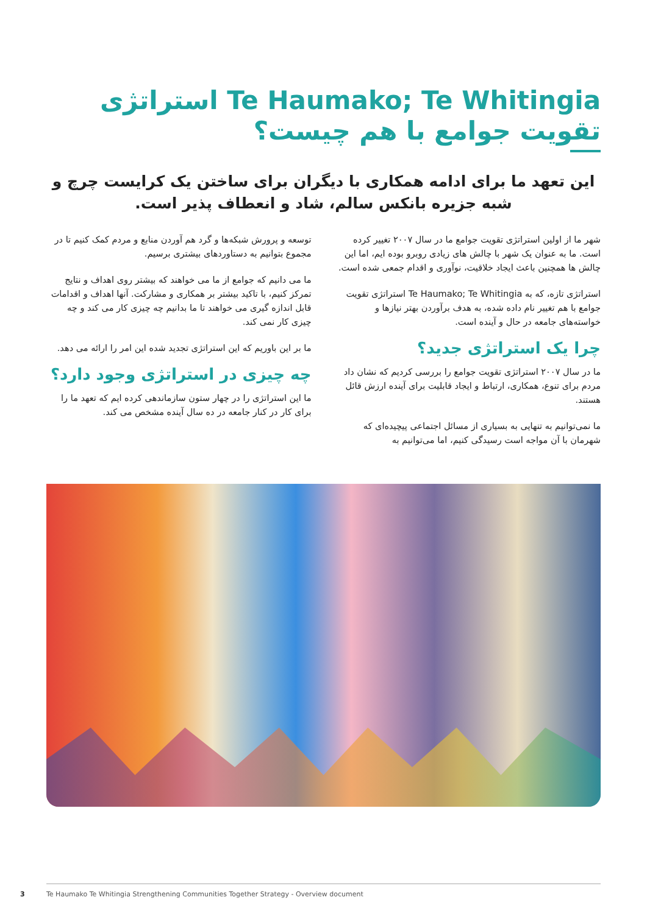Te Haumako; Te Whitingia استراتژی تقویت جوامع با هم چیست؟
این تعهد ما برای ادامه همکاری با دیگران برای ساختن یک کرایست چرچ و شبه جزیره بانکس سالم، شاد و انعطاف پذیر است.
شهر ما از اولین استراتژی تقویت جوامع ما در سال ۲۰۰۷ تغییر کرده است. ما به عنوان یک شهر با چالش های زیادی روبرو بوده ایم، اما این چالش ها همچنین باعث ایجاد خلاقیت، نوآوری و اقدام جمعی شده است.
استراتژی تازه، که به Te Haumako; Te Whitingia استراتژی تقویت جوامع با هم تغییر نام داده شده، به هدف برآوردن بهتر نیازها و خواسته‌های جامعه در حال و آینده است.
چرا یک استراتژی جدید؟
ما در سال ۲۰۰۷ استراتژی تقویت جوامع را بررسی کردیم که نشان داد مردم برای تنوع، همکاری، ارتباط و ایجاد قابلیت برای آینده ارزش قائل هستند.
ما نمی‌توانیم به تنهایی به بسیاری از مسائل اجتماعی پیچیده‌ای که شهرمان با آن مواجه است رسیدگی کنیم، اما می‌توانیم به
توسعه و پرورش شبکه‌ها و گرد هم آوردن منابع و مردم کمک کنیم تا در مجموع بتوانیم به دستاوردهای بیشتری برسیم.
ما می دانیم که جوامع از ما می خواهند که بیشتر روی اهداف و نتایج تمرکز کنیم، با تاکید بیشتر بر همکاری و مشارکت. آنها اهداف و اقدامات قابل اندازه گیری می خواهند تا ما بدانیم چه چیزی کار می کند و چه چیزی کار نمی کند.
ما بر این باوریم که این استراتژی تجدید شده این امر را ارائه می دهد.
چه چیزی در استراتژی وجود دارد؟
ما این استراتژی را در چهار ستون سازماندهی کرده ایم که تعهد ما را برای کار در کنار جامعه در ده سال آینده مشخص می کند.
3
Te Haumako Te Whitingia Strengthening Communities Together Strategy - Overview document